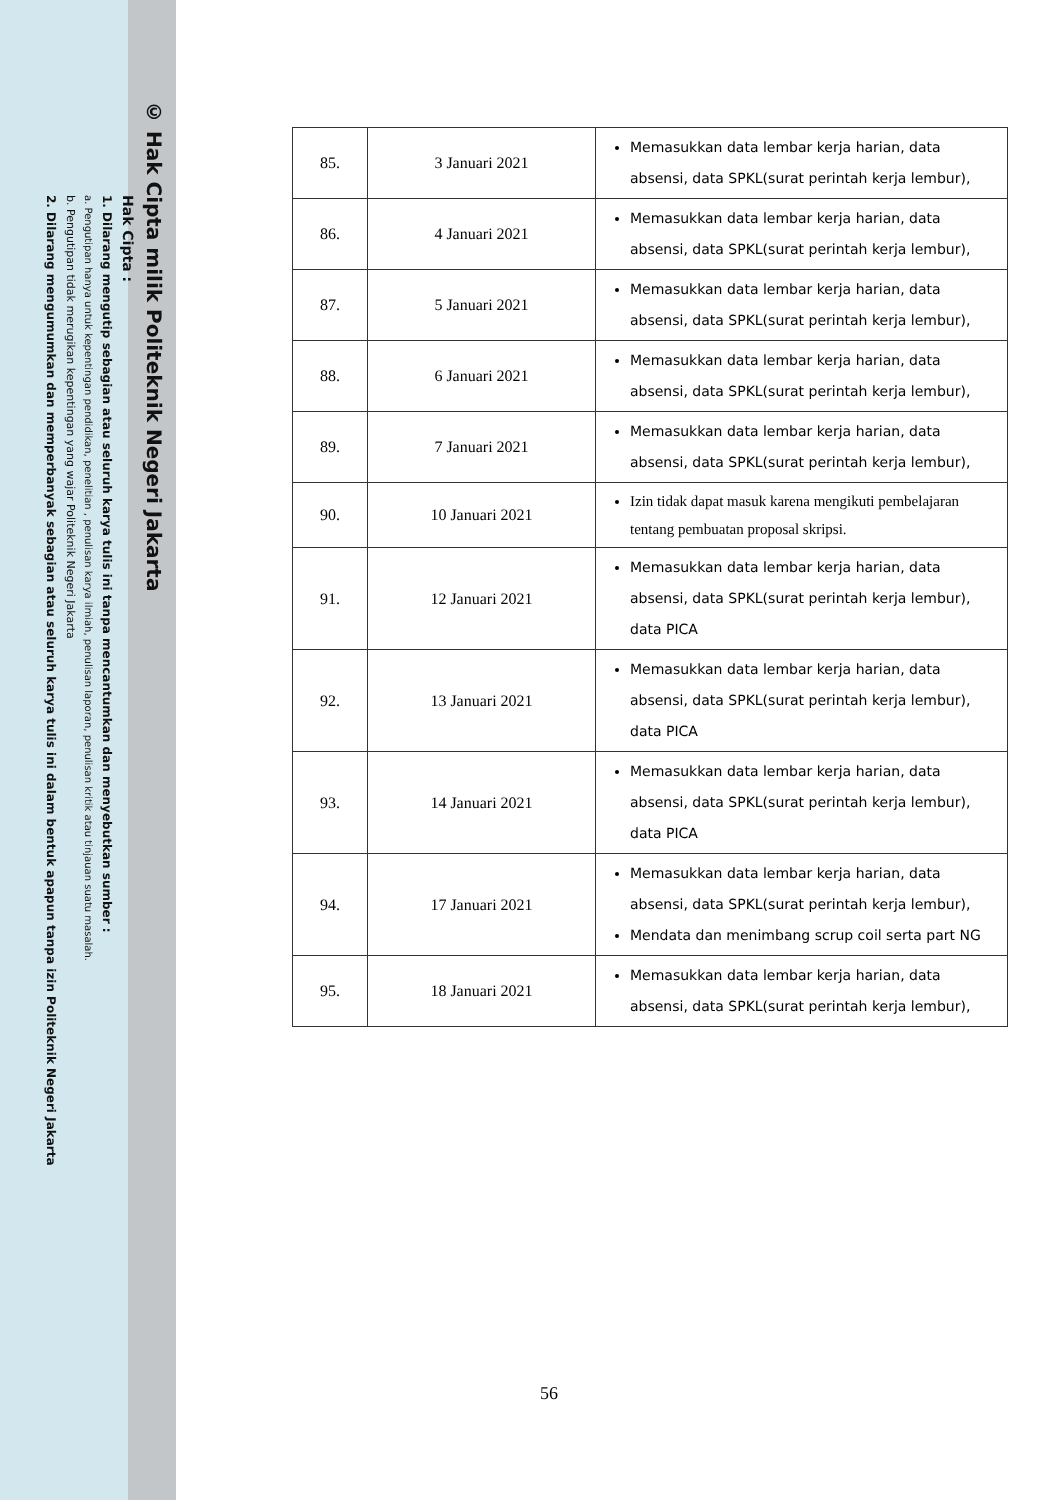© Hak Cipta milik Politeknik Negeri Jakarta
Hak Cipta :
1. Dilarang mengutip sebagian atau seluruh karya tulis ini tanpa mencantumkan dan menyebutkan sumber :
a. Pengutipan hanya untuk kepentingan pendidikan, penelitian , penulisan karya ilmiah, penulisan laporan, penulisan kritik atau tinjauan suatu masalah.
b. Pengutipan tidak merugikan kepentingan yang wajar Politeknik Negeri Jakarta
2. Dilarang mengumumkan dan memperbanyak sebagian atau seluruh karya tulis ini dalam bentuk apapun tanpa izin Politeknik Negeri Jakarta
| 85. | 3 Januari 2021 | Memasukkan data lembar kerja harian, data absensi, data SPKL(surat perintah kerja lembur), |
| 86. | 4 Januari 2021 | Memasukkan data lembar kerja harian, data absensi, data SPKL(surat perintah kerja lembur), |
| 87. | 5 Januari 2021 | Memasukkan data lembar kerja harian, data absensi, data SPKL(surat perintah kerja lembur), |
| 88. | 6 Januari 2021 | Memasukkan data lembar kerja harian, data absensi, data SPKL(surat perintah kerja lembur), |
| 89. | 7 Januari 2021 | Memasukkan data lembar kerja harian, data absensi, data SPKL(surat perintah kerja lembur), |
| 90. | 10 Januari 2021 | Izin tidak dapat masuk karena mengikuti pembelajaran tentang pembuatan proposal skripsi. |
| 91. | 12 Januari 2021 | Memasukkan data lembar kerja harian, data absensi, data SPKL(surat perintah kerja lembur), data PICA |
| 92. | 13 Januari 2021 | Memasukkan data lembar kerja harian, data absensi, data SPKL(surat perintah kerja lembur), data PICA |
| 93. | 14 Januari 2021 | Memasukkan data lembar kerja harian, data absensi, data SPKL(surat perintah kerja lembur), data PICA |
| 94. | 17 Januari 2021 | Memasukkan data lembar kerja harian, data absensi, data SPKL(surat perintah kerja lembur), Mendata dan menimbang scrup coil serta part NG |
| 95. | 18 Januari 2021 | Memasukkan data lembar kerja harian, data absensi, data SPKL(surat perintah kerja lembur), |
56